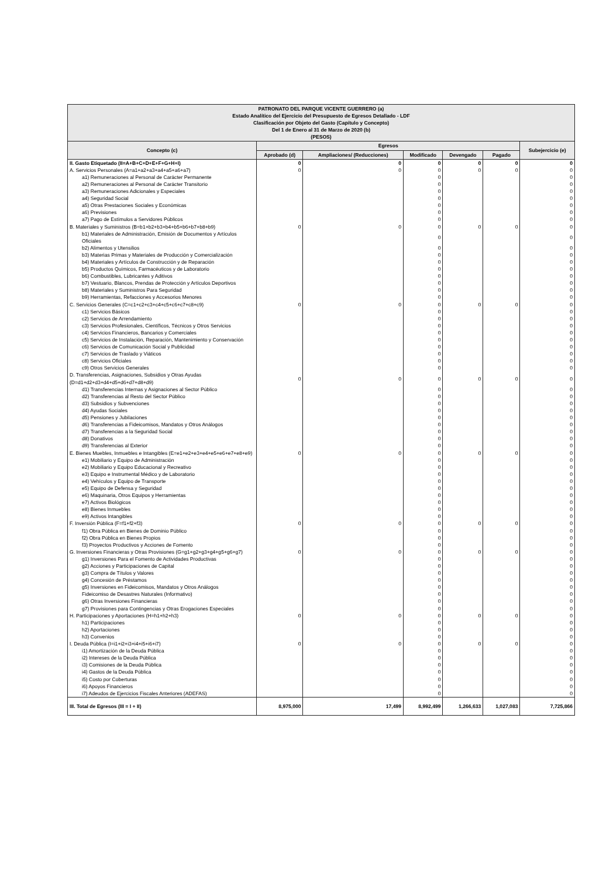| PATRONATO DEL PARQUE VICENTE GUERRERO (a) Estado Analítico del Ejercicio del Presupuesto de Egresos Detallado - LDF Clasificación por Objeto del Gasto (Capítulo y Concepto) Del 1 de Enero al 31 de Marzo de 2020 (b) (PESOS) | | | | | | |
| --- | --- | --- | --- | --- | --- | --- |
| Concepto (c) | Egresos | | | | | Subejercicio (e) |
| | Aprobado (d) | Ampliaciones/ (Reducciones) | Modificado | Devengado | Pagado | |
| II. Gasto Etiquetado (II=A+B+C+D+E+F+G+H+I) | 0 | 0 | 0 | 0 | 0 | 0 |
| A. Servicios Personales (A=a1+a2+a3+a4+a5+a6+a7) | 0 | 0 | 0 | 0 | 0 | 0 |
| a1) Remuneraciones al Personal de Carácter Permanente | | | 0 | | | 0 |
| a2) Remuneraciones al Personal de Carácter Transitorio | | | 0 | | | 0 |
| a3) Remuneraciones Adicionales y Especiales | | | 0 | | | 0 |
| a4) Seguridad Social | | | 0 | | | 0 |
| a5) Otras Prestaciones Sociales y Económicas | | | 0 | | | 0 |
| a6) Previsiones | | | 0 | | | 0 |
| a7) Pago de Estímulos a Servidores Públicos | | | 0 | | | 0 |
| B. Materiales y Suministros (B=b1+b2+b3+b4+b5+b6+b7+b8+b9) | 0 | 0 | 0 | 0 | 0 | 0 |
| b1) Materiales de Administración, Emisión de Documentos y Artículos Oficiales | | | 0 | | | 0 |
| b2) Alimentos y Utensilios | | | 0 | | | 0 |
| b3) Materias Primas y Materiales de Producción y Comercialización | | | 0 | | | 0 |
| b4) Materiales y Artículos de Construcción y de Reparación | | | 0 | | | 0 |
| b5) Productos Químicos, Farmacéuticos y de Laboratorio | | | 0 | | | 0 |
| b6) Combustibles, Lubricantes y Aditivos | | | 0 | | | 0 |
| b7) Vestuario, Blancos, Prendas de Protección y Artículos Deportivos | | | 0 | | | 0 |
| b8) Materiales y Suministros Para Seguridad | | | 0 | | | 0 |
| b9) Herramientas, Refacciones y Accesorios Menores | | | 0 | | | 0 |
| C. Servicios Generales (C=c1+c2+c3+c4+c5+c6+c7+c8+c9) | 0 | 0 | 0 | 0 | 0 | 0 |
| c1) Servicios Básicos | | | 0 | | | 0 |
| c2) Servicios de Arrendamiento | | | 0 | | | 0 |
| c3) Servicios Profesionales, Científicos, Técnicos y Otros Servicios | | | 0 | | | 0 |
| c4) Servicios Financieros, Bancarios y Comerciales | | | 0 | | | 0 |
| c5) Servicios de Instalación, Reparación, Mantenimiento y Conservación | | | 0 | | | 0 |
| c6) Servicios de Comunicación Social y Publicidad | | | 0 | | | 0 |
| c7) Servicios de Traslado y Viáticos | | | 0 | | | 0 |
| c8) Servicios Oficiales | | | 0 | | | 0 |
| c9) Otros Servicios Generales | | | 0 | | | 0 |
| D. Transferencias, Asignaciones, Subsidios y Otras Ayudas (D=d1+d2+d3+d4+d5+d6+d7+d8+d9) | 0 | 0 | 0 | 0 | 0 | 0 |
| d1) Transferencias Internas y Asignaciones al Sector Público | | | 0 | | | 0 |
| d2) Transferencias al Resto del Sector Público | | | 0 | | | 0 |
| d3) Subsidios y Subvenciones | | | 0 | | | 0 |
| d4) Ayudas Sociales | | | 0 | | | 0 |
| d5) Pensiones y Jubilaciones | | | 0 | | | 0 |
| d6) Transferencias a Fideicomisos, Mandatos y Otros Análogos | | | 0 | | | 0 |
| d7) Transferencias a la Seguridad Social | | | 0 | | | 0 |
| d8) Donativos | | | 0 | | | 0 |
| d9) Transferencias al Exterior | | | 0 | | | 0 |
| E. Bienes Muebles, Inmuebles e Intangibles (E=e1+e2+e3+e4+e5+e6+e7+e8+e9) | 0 | 0 | 0 | 0 | 0 | 0 |
| e1) Mobiliario y Equipo de Administración | | | 0 | | | 0 |
| e2) Mobiliario y Equipo Educacional y Recreativo | | | 0 | | | 0 |
| e3) Equipo e Instrumental Médico y de Laboratorio | | | 0 | | | 0 |
| e4) Vehículos y Equipo de Transporte | | | 0 | | | 0 |
| e5) Equipo de Defensa y Seguridad | | | 0 | | | 0 |
| e6) Maquinaria, Otros Equipos y Herramientas | | | 0 | | | 0 |
| e7) Activos Biológicos | | | 0 | | | 0 |
| e8) Bienes Inmuebles | | | 0 | | | 0 |
| e9) Activos Intangibles | | | 0 | | | 0 |
| F. Inversión Pública (F=f1+f2+f3) | 0 | 0 | 0 | 0 | 0 | 0 |
| f1) Obra Pública en Bienes de Dominio Público | | | 0 | | | 0 |
| f2) Obra Pública en Bienes Propios | | | 0 | | | 0 |
| f3) Proyectos Productivos y Acciones de Fomento | | | 0 | | | 0 |
| G. Inversiones Financieras y Otras Provisiones (G=g1+g2+g3+g4+g5+g6+g7) | 0 | 0 | 0 | 0 | 0 | 0 |
| g1) Inversiones Para el Fomento de Actividades Productivas | | | 0 | | | 0 |
| g2) Acciones y Participaciones de Capital | | | 0 | | | 0 |
| g3) Compra de Títulos y Valores | | | 0 | | | 0 |
| g4) Concesión de Préstamos | | | 0 | | | 0 |
| g5) Inversiones en Fideicomisos, Mandatos y Otros Análogos | | | 0 | | | 0 |
| Fideicomiso de Desastres Naturales (Informativo) | | | 0 | | | 0 |
| g6) Otras Inversiones Financieras | | | 0 | | | 0 |
| g7) Provisiones para Contingencias y Otras Erogaciones Especiales | | | 0 | | | 0 |
| H. Participaciones y Aportaciones (H=h1+h2+h3) | 0 | 0 | 0 | 0 | 0 | 0 |
| h1) Participaciones | | | 0 | | | 0 |
| h2) Aportaciones | | | 0 | | | 0 |
| h3) Convenios | | | 0 | | | 0 |
| I. Deuda Pública (I=i1+i2+i3+i4+i5+i6+i7) | 0 | 0 | 0 | 0 | 0 | 0 |
| i1) Amortización de la Deuda Pública | | | 0 | | | 0 |
| i2) Intereses de la Deuda Pública | | | 0 | | | 0 |
| i3) Comisiones de la Deuda Pública | | | 0 | | | 0 |
| i4) Gastos de la Deuda Pública | | | 0 | | | 0 |
| i5) Costo por Coberturas | | | 0 | | | 0 |
| i6) Apoyos Financieros | | | 0 | | | 0 |
| i7) Adeudos de Ejercicios Fiscales Anteriores (ADEFAS) | | | 0 | | | 0 |
| III. Total de Egresos (III = I + II) | 8,975,000 | 17,499 | 8,992,499 | 1,266,633 | 1,027,083 | 7,725,866 |